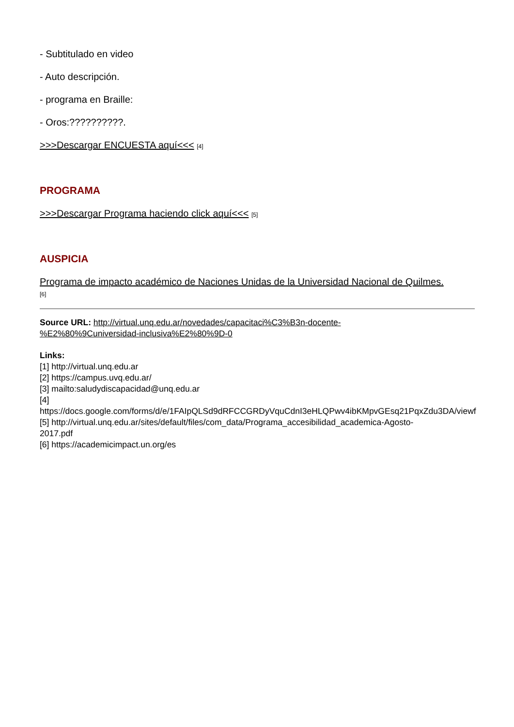- Subtitulado en video
- Auto descripción.
- programa en Braille:
- Oros:??????????.
>>>Descargar ENCUESTA aquí<<< [4]
PROGRAMA
>>>Descargar Programa haciendo click aquí<<< [5]
AUSPICIA
Programa de impacto académico de Naciones Unidas de la Universidad Nacional de Quilmes.
[6]
Source URL: http://virtual.unq.edu.ar/novedades/capacitaci%C3%B3n-docente-
%E2%80%9Cuniversidad-inclusiva%E2%80%9D-0
Links:
[1] http://virtual.unq.edu.ar
[2] https://campus.uvq.edu.ar/
[3] mailto:saludydiscapacidad@unq.edu.ar
[4]
https://docs.google.com/forms/d/e/1FAIpQLSd9dRFCCGRDyVquCdnI3eHLQPwv4ibKMpvGEsq21PqxZdu3DA/viewf
[5] http://virtual.unq.edu.ar/sites/default/files/com_data/Programa_accesibilidad_academica-Agosto-
2017.pdf
[6] https://academicimpact.un.org/es